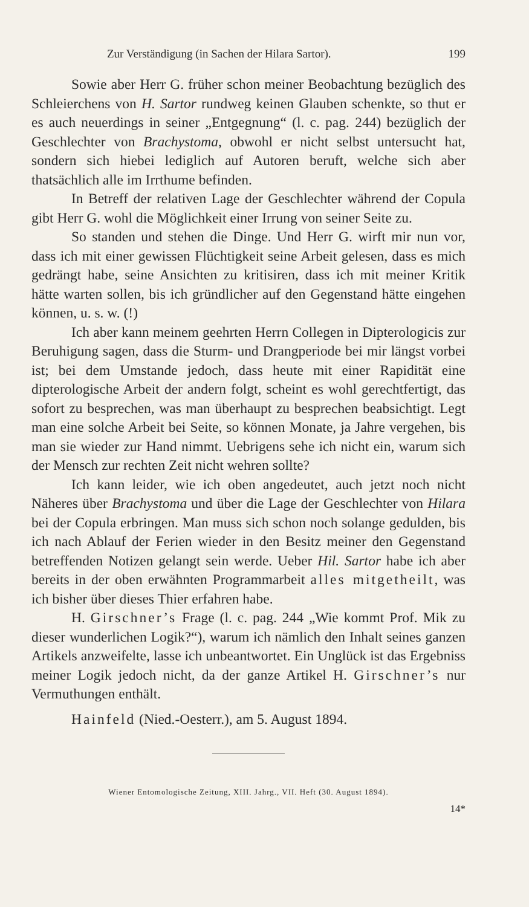Zur Verständigung (in Sachen der Hilara Sartor). 199
Sowie aber Herr G. früher schon meiner Beobachtung bezüglich des Schleierchens von H. Sartor rundweg keinen Glauben schenkte, so thut er es auch neuerdings in seiner „Entgegnung“ (l. c. pag. 244) bezüglich der Geschlechter von Brachystoma, obwohl er nicht selbst untersucht hat, sondern sich hiebei lediglich auf Autoren beruft, welche sich aber thatsächlich alle im Irrthume befinden.
In Betreff der relativen Lage der Geschlechter während der Copula gibt Herr G. wohl die Möglichkeit einer Irrung von seiner Seite zu.
So standen und stehen die Dinge. Und Herr G. wirft mir nun vor, dass ich mit einer gewissen Flüchtigkeit seine Arbeit gelesen, dass es mich gedrängt habe, seine Ansichten zu kritisiren, dass ich mit meiner Kritik hätte warten sollen, bis ich gründlicher auf den Gegenstand hätte eingehen können, u. s. w. (!)
Ich aber kann meinem geehrten Herrn Collegen in Dipterologicis zur Beruhigung sagen, dass die Sturm- und Drangperiode bei mir längst vorbei ist; bei dem Umstande jedoch, dass heute mit einer Rapidität eine dipterologische Arbeit der andern folgt, scheint es wohl gerechtfertigt, das sofort zu besprechen, was man überhaupt zu besprechen beabsichtigt. Legt man eine solche Arbeit bei Seite, so können Monate, ja Jahre vergehen, bis man sie wieder zur Hand nimmt. Uebrigens sehe ich nicht ein, warum sich der Mensch zur rechten Zeit nicht wehren sollte?
Ich kann leider, wie ich oben angedeutet, auch jetzt noch nicht Näheres über Brachystoma und über die Lage der Geschlechter von Hilara bei der Copula erbringen. Man muss sich schon noch solange gedulden, bis ich nach Ablauf der Ferien wieder in den Besitz meiner den Gegenstand betreffenden Notizen gelangt sein werde. Ueber Hil. Sartor habe ich aber bereits in der oben erwähnten Programmarbeit alles mitgetheilt, was ich bisher über dieses Thier erfahren habe.
H. Girschner’s Frage (l. c. pag. 244 „Wie kommt Prof. Mik zu dieser wunderlichen Logik?“), warum ich nämlich den Inhalt seines ganzen Artikels anzweifelte, lasse ich unbeantwortet. Ein Unglück ist das Ergebniss meiner Logik jedoch nicht, da der ganze Artikel H. Girschner’s nur Vermuthungen enthält.
Hainfeld (Nied.-Oesterr.), am 5. August 1894.
Wiener Entomologische Zeitung, XIII. Jahrg., VII. Heft (30. August 1894).
14*